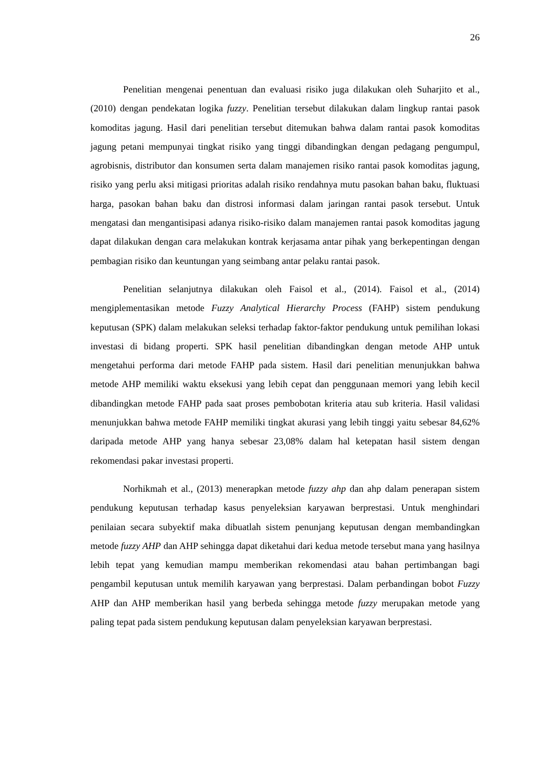26
Penelitian mengenai penentuan dan evaluasi risiko juga dilakukan oleh Suharjito et al., (2010) dengan pendekatan logika fuzzy. Penelitian tersebut dilakukan dalam lingkup rantai pasok komoditas jagung. Hasil dari penelitian tersebut ditemukan bahwa dalam rantai pasok komoditas jagung petani mempunyai tingkat risiko yang tinggi dibandingkan dengan pedagang pengumpul, agrobisnis, distributor dan konsumen serta dalam manajemen risiko rantai pasok komoditas jagung, risiko yang perlu aksi mitigasi prioritas adalah risiko rendahnya mutu pasokan bahan baku, fluktuasi harga, pasokan bahan baku dan distrosi informasi dalam jaringan rantai pasok tersebut. Untuk mengatasi dan mengantisipasi adanya risiko-risiko dalam manajemen rantai pasok komoditas jagung dapat dilakukan dengan cara melakukan kontrak kerjasama antar pihak yang berkepentingan dengan pembagian risiko dan keuntungan yang seimbang antar pelaku rantai pasok.
Penelitian selanjutnya dilakukan oleh Faisol et al., (2014). Faisol et al., (2014) mengiplementasikan metode Fuzzy Analytical Hierarchy Process (FAHP) sistem pendukung keputusan (SPK) dalam melakukan seleksi terhadap faktor-faktor pendukung untuk pemilihan lokasi investasi di bidang properti. SPK hasil penelitian dibandingkan dengan metode AHP untuk mengetahui performa dari metode FAHP pada sistem. Hasil dari penelitian menunjukkan bahwa metode AHP memiliki waktu eksekusi yang lebih cepat dan penggunaan memori yang lebih kecil dibandingkan metode FAHP pada saat proses pembobotan kriteria atau sub kriteria. Hasil validasi menunjukkan bahwa metode FAHP memiliki tingkat akurasi yang lebih tinggi yaitu sebesar 84,62% daripada metode AHP yang hanya sebesar 23,08% dalam hal ketepatan hasil sistem dengan rekomendasi pakar investasi properti.
Norhikmah et al., (2013) menerapkan metode fuzzy ahp dan ahp dalam penerapan sistem pendukung keputusan terhadap kasus penyeleksian karyawan berprestasi. Untuk menghindari penilaian secara subyektif maka dibuatlah sistem penunjang keputusan dengan membandingkan metode fuzzy AHP dan AHP sehingga dapat diketahui dari kedua metode tersebut mana yang hasilnya lebih tepat yang kemudian mampu memberikan rekomendasi atau bahan pertimbangan bagi pengambil keputusan untuk memilih karyawan yang berprestasi. Dalam perbandingan bobot Fuzzy AHP dan AHP memberikan hasil yang berbeda sehingga metode fuzzy merupakan metode yang paling tepat pada sistem pendukung keputusan dalam penyeleksian karyawan berprestasi.